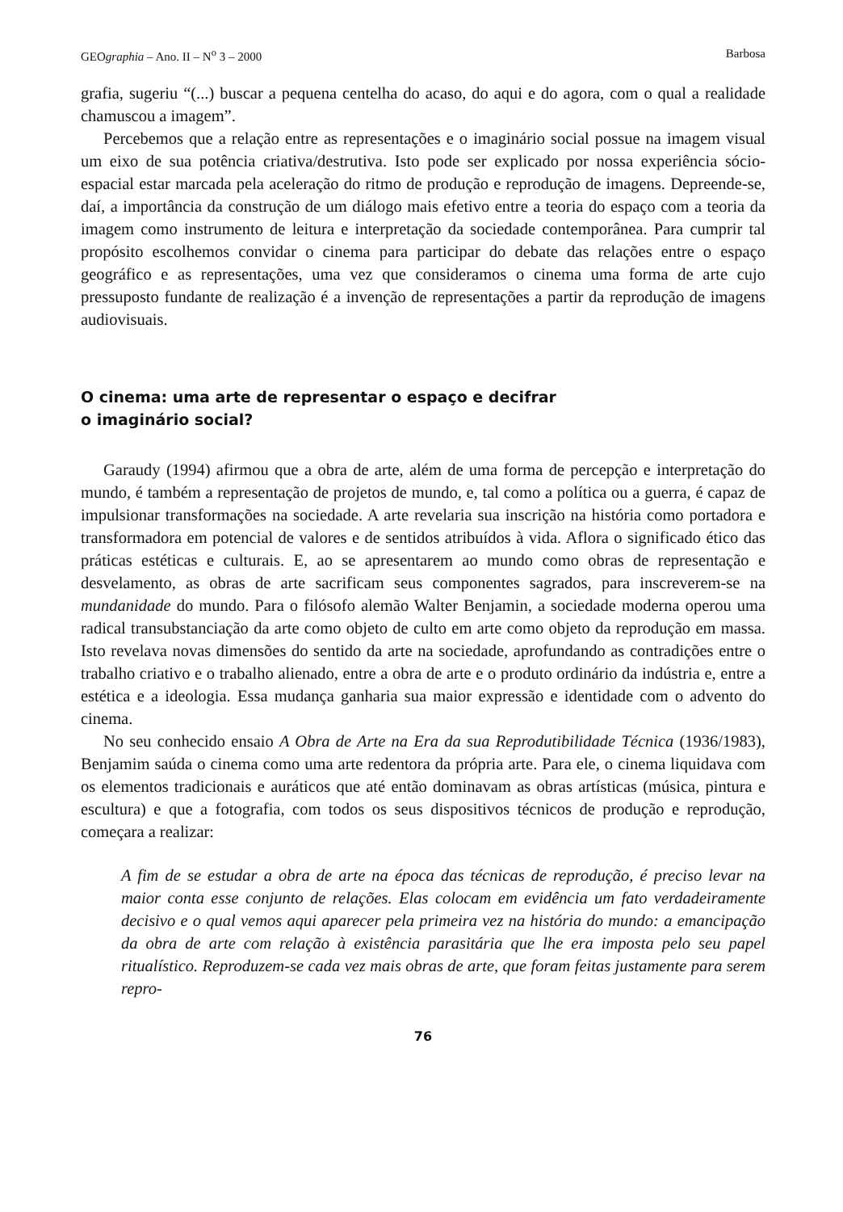GEOgraphia – Ano. II – N<sup>o</sup> 3 – 2000 Barbosa
grafia, sugeriu “(...) buscar a pequena centelha do acaso, do aqui e do agora, com o qual a realidade chamuscou a imagem”.
Percebemos que a relação entre as representações e o imaginário social possue na imagem visual um eixo de sua potência criativa/destrutiva. Isto pode ser explicado por nossa experiência sócio-espacial estar marcada pela aceleração do ritmo de produção e reprodução de imagens. Depreende-se, daí, a importância da construção de um diálogo mais efetivo entre a teoria do espaço com a teoria da imagem como instrumento de leitura e interpretação da sociedade contemporânea. Para cumprir tal propósito escolhemos convidar o cinema para participar do debate das relações entre o espaço geográfico e as representações, uma vez que consideramos o cinema uma forma de arte cujo pressuposto fundante de realização é a invenção de representações a partir da reprodução de imagens audiovisuais.
O cinema: uma arte de representar o espaço e decifrar
o imaginário social?
Garaudy (1994) afirmou que a obra de arte, além de uma forma de percepção e interpretação do mundo, é também a representação de projetos de mundo, e, tal como a política ou a guerra, é capaz de impulsionar transformações na sociedade. A arte revelaria sua inscrição na história como portadora e transformadora em potencial de valores e de sentidos atribuídos à vida. Aflora o significado ético das práticas estéticas e culturais. E, ao se apresentarem ao mundo como obras de representação e desvelamento, as obras de arte sacrificam seus componentes sagrados, para inscreverem-se na mundanidade do mundo. Para o filósofo alemão Walter Benjamin, a sociedade moderna operou uma radical transubstanciação da arte como objeto de culto em arte como objeto da reprodução em massa. Isto revelava novas dimensões do sentido da arte na sociedade, aprofundando as contradições entre o trabalho criativo e o trabalho alienado, entre a obra de arte e o produto ordinário da indústria e, entre a estética e a ideologia. Essa mudança ganharia sua maior expressão e identidade com o advento do cinema.
No seu conhecido ensaio A Obra de Arte na Era da sua Reprodutibilidade Técnica (1936/1983), Benjamim saúda o cinema como uma arte redentora da própria arte. Para ele, o cinema liquidava com os elementos tradicionais e auráticos que até então dominavam as obras artísticas (música, pintura e escultura) e que a fotografia, com todos os seus dispositivos técnicos de produção e reprodução, começara a realizar:
A fim de se estudar a obra de arte na época das técnicas de reprodução, é preciso levar na maior conta esse conjunto de relações. Elas colocam em evidência um fato verdadeiramente decisivo e o qual vemos aqui aparecer pela primeira vez na história do mundo: a emancipação da obra de arte com relação à existência parasitária que lhe era imposta pelo seu papel ritualístico. Reproduzem-se cada vez mais obras de arte, que foram feitas justamente para serem repro-
76